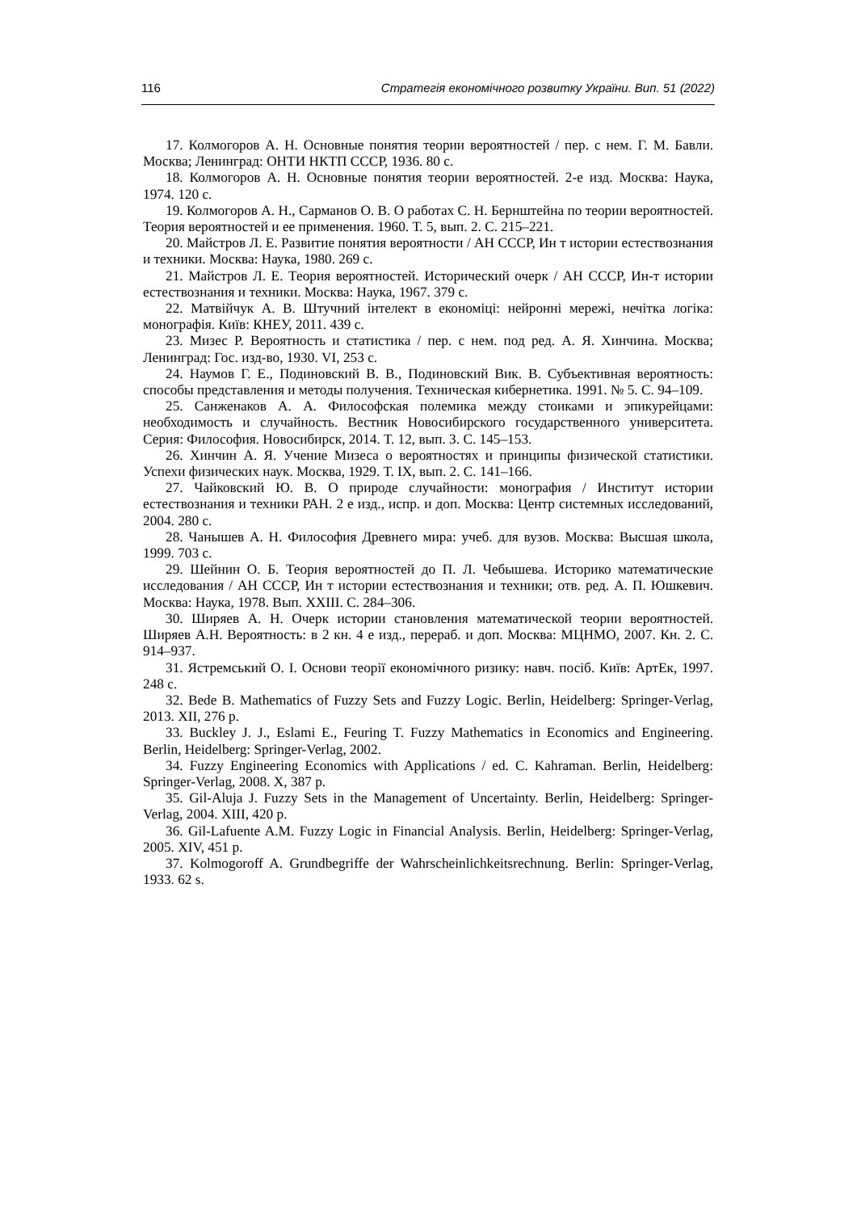116 Стратегія економічного розвитку України. Вип. 51 (2022)
17. Колмогоров А. Н. Основные понятия теории вероятностей / пер. с нем. Г. М. Бавли. Москва; Ленинград: ОНТИ НКТП СССР, 1936. 80 с.
18. Колмогоров А. Н. Основные понятия теории вероятностей. 2-е изд. Москва: Наука, 1974. 120 с.
19. Колмогоров А. Н., Сарманов О. В. О работах С. Н. Бернштейна по теории вероятностей. Теория вероятностей и ее применения. 1960. Т. 5, вып. 2. С. 215–221.
20. Майстров Л. Е. Развитие понятия вероятности / АН СССР, Ин т истории естествознания и техники. Москва: Наука, 1980. 269 с.
21. Майстров Л. Е. Теория вероятностей. Исторический очерк / АН СССР, Ин-т истории естествознания и техники. Москва: Наука, 1967. 379 с.
22. Матвійчук А. В. Штучний інтелект в економіці: нейронні мережі, нечітка логіка: монографія. Київ: КНЕУ, 2011. 439 с.
23. Мизес Р. Вероятность и статистика / пер. с нем. под ред. А. Я. Хинчина. Москва; Ленинград: Гос. изд-во, 1930. VI, 253 с.
24. Наумов Г. Е., Подиновский В. В., Подиновский Вик. В. Субъективная вероятность: способы представления и методы получения. Техническая кибернетика. 1991. № 5. С. 94–109.
25. Санженаков А. А. Философская полемика между стоиками и эпикурейцами: необходимость и случайность. Вестник Новосибирского государственного университета. Серия: Философия. Новосибирск, 2014. Т. 12, вып. 3. С. 145–153.
26. Хинчин А. Я. Учение Мизеса о вероятностях и принципы физической статистики. Успехи физических наук. Москва, 1929. Т. IX, вып. 2. С. 141–166.
27. Чайковский Ю. В. О природе случайности: монография / Институт истории естествознания и техники РАН. 2 е изд., испр. и доп. Москва: Центр системных исследований, 2004. 280 с.
28. Чанышев А. Н. Философия Древнего мира: учеб. для вузов. Москва: Высшая школа, 1999. 703 с.
29. Шейнин О. Б. Теория вероятностей до П. Л. Чебышева. Историко математические исследования / АН СССР, Ин т истории естествознания и техники; отв. ред. А. П. Юшкевич. Москва: Наука, 1978. Вып. XXIII. С. 284–306.
30. Ширяев А. Н. Очерк истории становления математической теории вероятностей. Ширяев А.Н. Вероятность: в 2 кн. 4 е изд., перераб. и доп. Москва: МЦНМО, 2007. Кн. 2. С. 914–937.
31. Ястремський О. І. Основи теорії економічного ризику: навч. посіб. Київ: АртЕк, 1997. 248 с.
32. Bede B. Mathematics of Fuzzy Sets and Fuzzy Logic. Berlin, Heidelberg: Springer-Verlag, 2013. XII, 276 p.
33. Buckley J. J., Eslami E., Feuring T. Fuzzy Mathematics in Economics and Engineering. Berlin, Heidelberg: Springer-Verlag, 2002.
34. Fuzzy Engineering Economics with Applications / ed. C. Kahraman. Berlin, Heidelberg: Springer-Verlag, 2008. X, 387 p.
35. Gil-Aluja J. Fuzzy Sets in the Management of Uncertainty. Berlin, Heidelberg: Springer-Verlag, 2004. XIII, 420 p.
36. Gil-Lafuente A.M. Fuzzy Logic in Financial Analysis. Berlin, Heidelberg: Springer-Verlag, 2005. XIV, 451 p.
37. Kolmogoroff A. Grundbegriffe der Wahrscheinlichkeitsrechnung. Berlin: Springer-Verlag, 1933. 62 s.